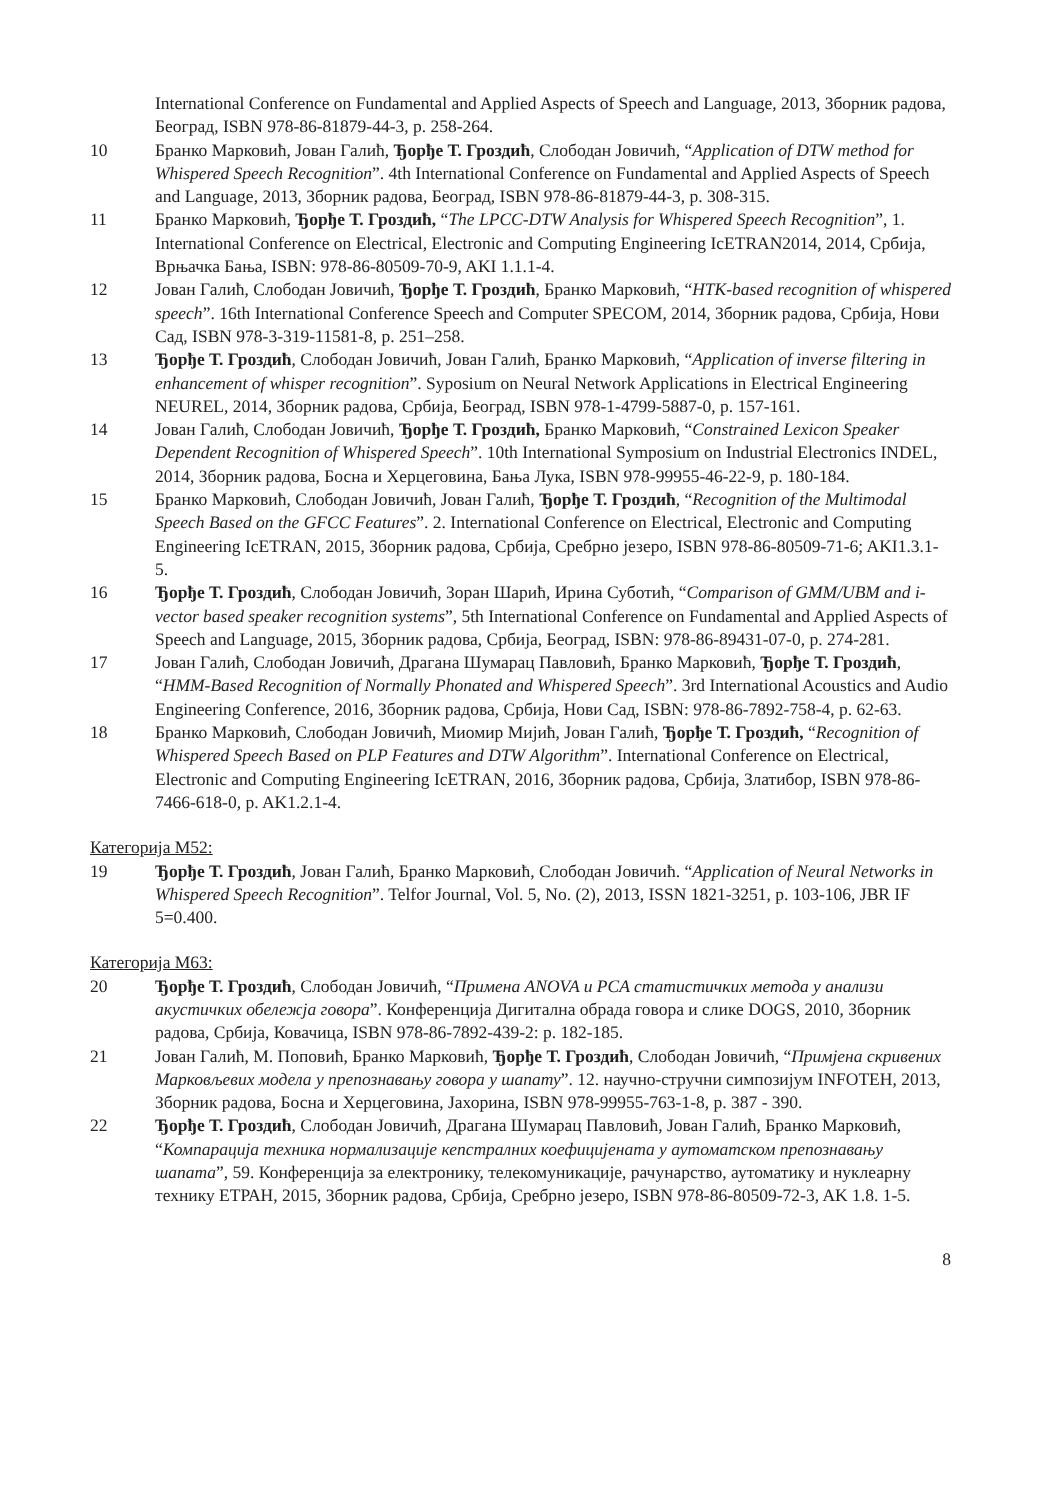International Conference on Fundamental and Applied Aspects of Speech and Language, 2013, Зборник радова, Београд, ISBN 978-86-81879-44-3, p. 258-264.
10 Бранко Марковић, Јован Галић, Ђорђе Т. Гроздић, Слободан Јовичић, “Application of DTW method for Whispered Speech Recognition”. 4th International Conference on Fundamental and Applied Aspects of Speech and Language, 2013, Зборник радова, Београд, ISBN 978-86-81879-44-3, p. 308-315.
11 Бранко Марковић, Ђорђе Т. Гроздић, “The LPCC-DTW Analysis for Whispered Speech Recognition”, 1. International Conference on Electrical, Electronic and Computing Engineering IcETRAN2014, 2014, Србија, Врњачка Бања, ISBN: 978-86-80509-70-9, AKI 1.1.1-4.
12 Јован Галић, Слободан Јовичић, Ђорђе Т. Гроздић, Бранко Марковић, “HTK-based recognition of whispered speech”. 16th International Conference Speech and Computer SPECOM, 2014, Зборник радова, Србија, Нови Сад, ISBN 978-3-319-11581-8, p. 251–258.
13 Ђорђе Т. Гроздић, Слободан Јовичић, Јован Галић, Бранко Марковић, “Application of inverse filtering in enhancement of whisper recognition”. Syposium on Neural Network Applications in Electrical Engineering NEUREL, 2014, Зборник радова, Србија, Београд, ISBN 978-1-4799-5887-0, p. 157-161.
14 Јован Галић, Слободан Јовичић, Ђорђе Т. Гроздић, Бранко Марковић, “Constrained Lexicon Speaker Dependent Recognition of Whispered Speech”. 10th International Symposium on Industrial Electronics INDEL, 2014, Зборник радова, Босна и Херцеговина, Бања Лука, ISBN 978-99955-46-22-9, p. 180-184.
15 Бранко Марковић, Слободан Јовичић, Јован Галић, Ђорђе Т. Гроздић, “Recognition of the Multimodal Speech Based on the GFCC Features”. 2. International Conference on Electrical, Electronic and Computing Engineering IcETRAN, 2015, Зборник радова, Србија, Сребрно језеро, ISBN 978-86-80509-71-6; AKI1.3.1-5.
16 Ђорђе Т. Гроздић, Слободан Јовичић, Зоран Шарић, Ирина Суботић, “Comparison of GMM/UBM and i-vector based speaker recognition systems”, 5th International Conference on Fundamental and Applied Aspects of Speech and Language, 2015, Зборник радова, Србија, Београд, ISBN: 978-86-89431-07-0, p. 274-281.
17 Јован Галић, Слободан Јовичић, Драгана Шумарац Павловић, Бранко Марковић, Ђорђе Т. Гроздић, “HMM-Based Recognition of Normally Phonated and Whispered Speech”. 3rd International Acoustics and Audio Engineering Conference, 2016, Зборник радова, Србија, Нови Сад, ISBN: 978-86-7892-758-4, p. 62-63.
18 Бранко Марковић, Слободан Јовичић, Миомир Мијић, Јован Галић, Ђорђе Т. Гроздић, “Recognition of Whispered Speech Based on PLP Features and DTW Algorithm”. International Conference on Electrical, Electronic and Computing Engineering IcETRAN, 2016, Зборник радова, Србија, Златибор, ISBN 978-86-7466-618-0, p. AK1.2.1-4.
Категорија М52:
19 Ђорђе Т. Гроздић, Јован Галић, Бранко Марковић, Слободан Јовичић. “Application of Neural Networks in Whispered Speech Recognition”. Telfor Journal, Vol. 5, No. (2), 2013, ISSN 1821-3251, p. 103-106, JBR IF 5=0.400.
Категорија М63:
20 Ђорђе Т. Гроздић, Слободан Јовичић, “Примена ANOVA и PCA статистичких метода у анализи акустичких обележја говора”. Конференција Дигитална обрада говора и слике DOGS, 2010, Зборник радова, Србија, Ковачица, ISBN 978-86-7892-439-2: p. 182-185.
21 Јован Галић, М. Поповић, Бранко Марковић, Ђорђе Т. Гроздић, Слободан Јовичић, “Примјена скривених Марковљевих модела у препознавању говора у шапату”. 12. научно-стручни симпозијум INFOTEH, 2013, Зборник радова, Босна и Херцеговина, Јахорина, ISBN 978-99955-763-1-8, p. 387 - 390.
22 Ђорђе Т. Гроздић, Слободан Јовичић, Драгана Шумарац Павловић, Јован Галић, Бранко Марковић, “Компарација техника нормализације кепстралних коефицијената у аутоматском препознавању шапата”, 59. Конференција за електронику, телекомуникације, рачунарство, аутоматику и нуклеарну технику ЕТРАН, 2015, Зборник радова, Србија, Сребрно језеро, ISBN 978-86-80509-72-3, AK 1.8. 1-5.
8